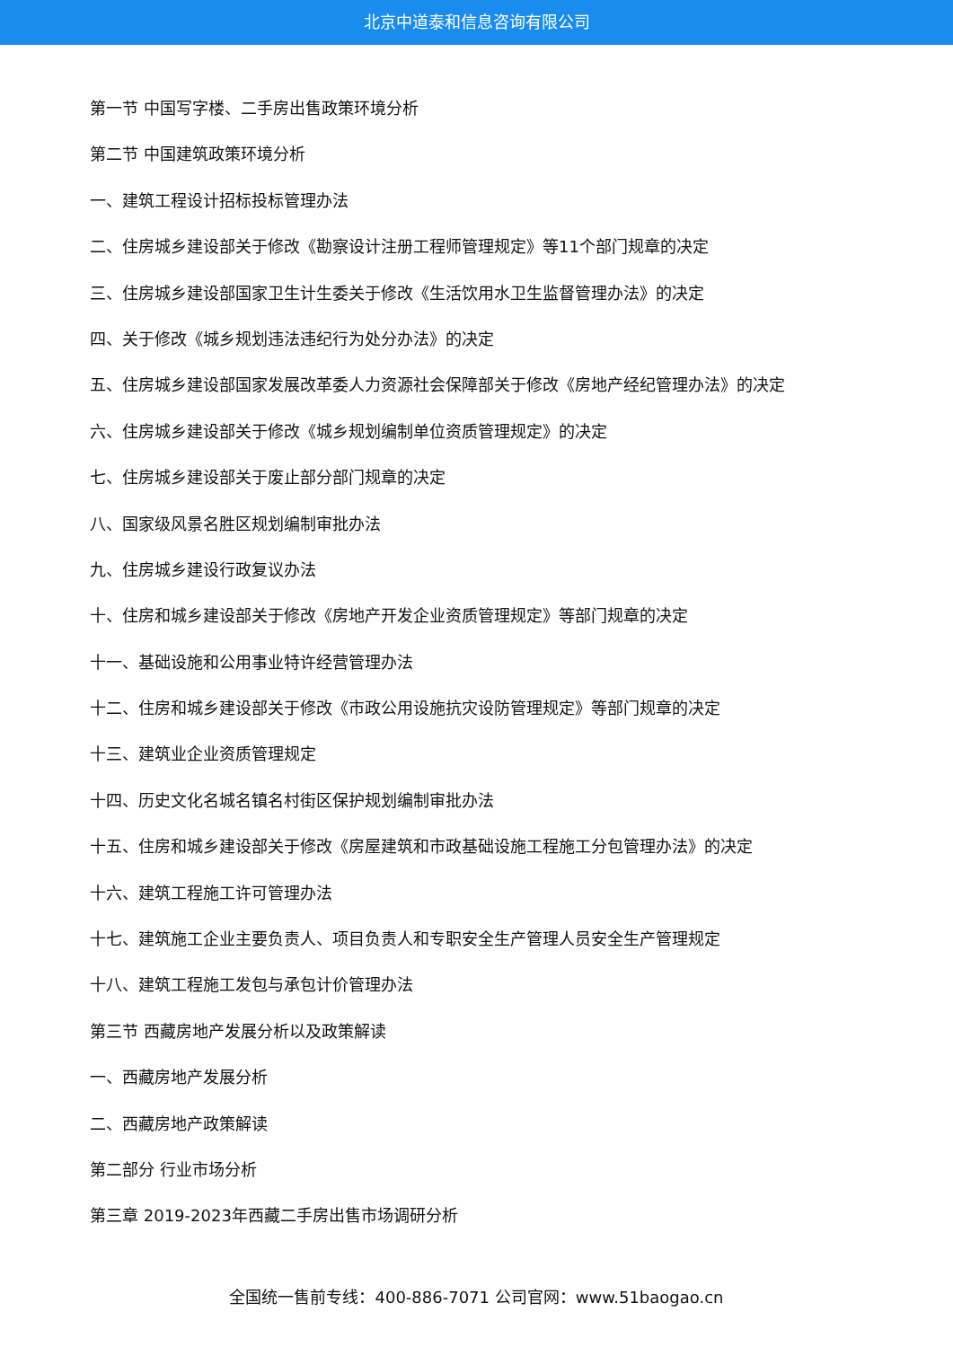北京中道泰和信息咨询有限公司
第一节 中国写字楼、二手房出售政策环境分析
第二节 中国建筑政策环境分析
一、建筑工程设计招标投标管理办法
二、住房城乡建设部关于修改《勘察设计注册工程师管理规定》等11个部门规章的决定
三、住房城乡建设部国家卫生计生委关于修改《生活饮用水卫生监督管理办法》的决定
四、关于修改《城乡规划违法违纪行为处分办法》的决定
五、住房城乡建设部国家发展改革委人力资源社会保障部关于修改《房地产经纪管理办法》的决定
六、住房城乡建设部关于修改《城乡规划编制单位资质管理规定》的决定
七、住房城乡建设部关于废止部分部门规章的决定
八、国家级风景名胜区规划编制审批办法
九、住房城乡建设行政复议办法
十、住房和城乡建设部关于修改《房地产开发企业资质管理规定》等部门规章的决定
十一、基础设施和公用事业特许经营管理办法
十二、住房和城乡建设部关于修改《市政公用设施抗灾设防管理规定》等部门规章的决定
十三、建筑业企业资质管理规定
十四、历史文化名城名镇名村街区保护规划编制审批办法
十五、住房和城乡建设部关于修改《房屋建筑和市政基础设施工程施工分包管理办法》的决定
十六、建筑工程施工许可管理办法
十七、建筑施工企业主要负责人、项目负责人和专职安全生产管理人员安全生产管理规定
十八、建筑工程施工发包与承包计价管理办法
第三节 西藏房地产发展分析以及政策解读
一、西藏房地产发展分析
二、西藏房地产政策解读
第二部分 行业市场分析
第三章 2019-2023年西藏二手房出售市场调研分析
全国统一售前专线：400-886-7071 公司官网：www.51baogao.cn